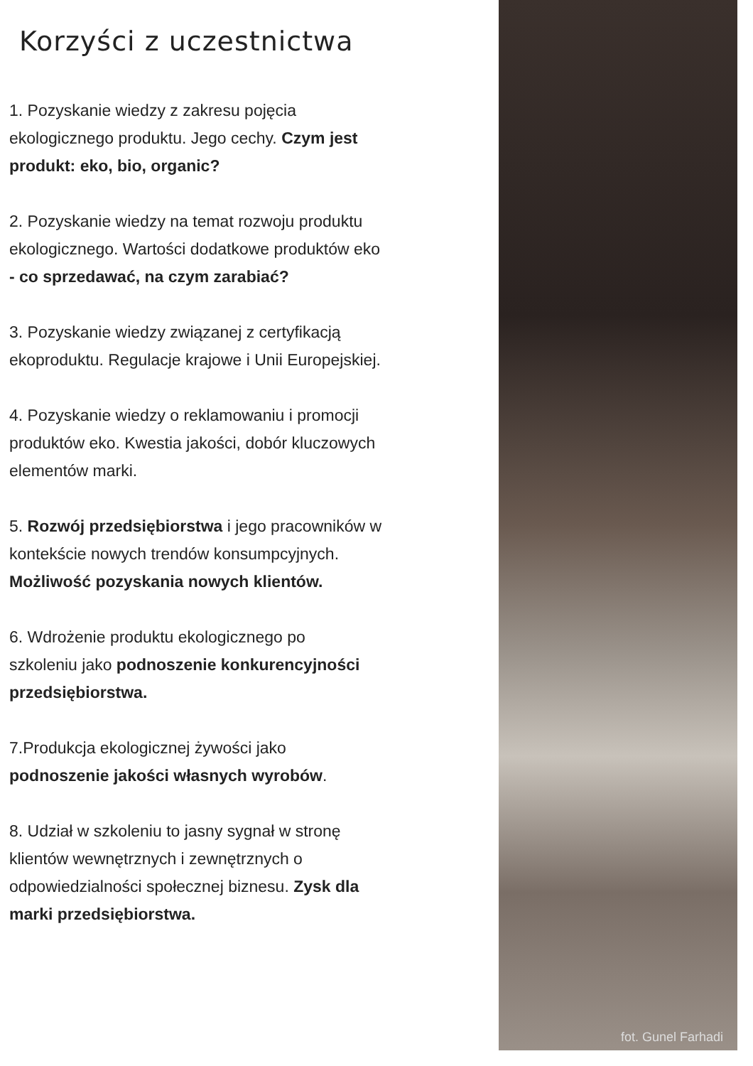Korzyści z uczestnictwa
1. Pozyskanie wiedzy z zakresu pojęcia
ekologicznego produktu. Jego cechy. Czym jest
produkt: eko, bio, organic?
2. Pozyskanie wiedzy na temat rozwoju produktu
ekologicznego. Wartości dodatkowe produktów eko
- co sprzedawać, na czym zarabiać?
3. Pozyskanie wiedzy związanej z certyfikacją
ekoproduktu. Regulacje krajowe i Unii Europejskiej.
4. Pozyskanie wiedzy o reklamowaniu i promocji
produktów eko. Kwestia jakości, dobór kluczowych
elementów marki.
5. Rozwój przedsiębiorstwa i jego pracowników w
kontekście nowych trendów konsumpcyjnych.
Możliwość pozyskania nowych klientów.
6. Wdrożenie produktu ekologicznego po
szkoleniu jako podnoszenie konkurencyjności
przedsiębiorstwa.
7.Produkcja ekologicznej żywości jako
podnoszenie jakości własnych wyrobów.
8. Udział w szkoleniu to jasny sygnał w stronę
klientów wewnętrznych i zewnętrznych o
odpowiedzialności społecznej biznesu. Zysk dla
marki przedsiębiorstwa.
fot. Gunel Farhadi